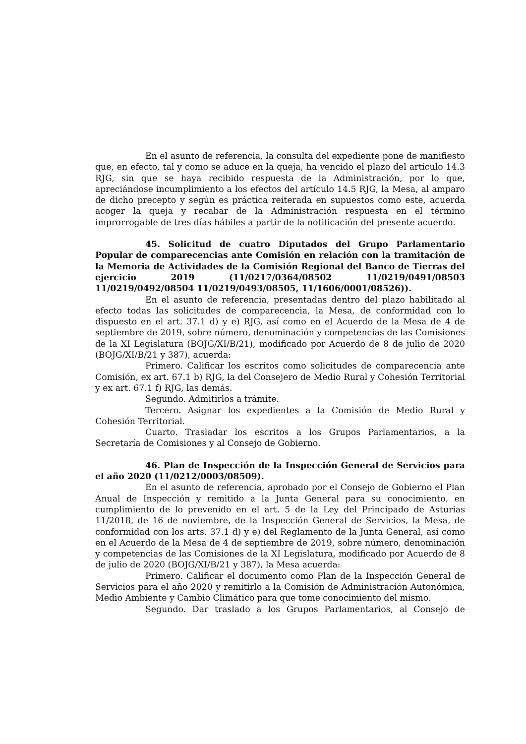En el asunto de referencia, la consulta del expediente pone de manifiesto que, en efecto, tal y como se aduce en la queja, ha vencido el plazo del artículo 14.3 RJG, sin que se haya recibido respuesta de la Administración, por lo que, apreciándose incumplimiento a los efectos del artículo 14.5 RJG, la Mesa, al amparo de dicho precepto y según es práctica reiterada en supuestos como este, acuerda acoger la queja y recabar de la Administración respuesta en el término improrrogable de tres días hábiles a partir de la notificación del presente acuerdo.
45. Solicitud de cuatro Diputados del Grupo Parlamentario Popular de comparecencias ante Comisión en relación con la tramitación de la Memoria de Actividades de la Comisión Regional del Banco de Tierras del ejercicio 2019 (11/0217/0364/08502 11/0219/0491/08503 11/0219/0492/08504 11/0219/0493/08505, 11/1606/0001/08526)).
En el asunto de referencia, presentadas dentro del plazo habilitado al efecto todas las solicitudes de comparecencia, la Mesa, de conformidad con lo dispuesto en el art. 37.1 d) y e) RJG, así como en el Acuerdo de la Mesa de 4 de septiembre de 2019, sobre número, denominación y competencias de las Comisiones de la XI Legislatura (BOJG/XI/B/21), modificado por Acuerdo de 8 de julio de 2020 (BOJG/XI/B/21 y 387), acuerda:
Primero. Calificar los escritos como solicitudes de comparecencia ante Comisión, ex art. 67.1 b) RJG, la del Consejero de Medio Rural y Cohesión Territorial y ex art. 67.1 f) RJG, las demás.
Segundo. Admitirlos a trámite.
Tercero. Asignar los expedientes a la Comisión de Medio Rural y Cohesión Territorial.
Cuarto. Trasladar los escritos a los Grupos Parlamentarios, a la Secretaría de Comisiones y al Consejo de Gobierno.
46. Plan de Inspección de la Inspección General de Servicios para el año 2020 (11/0212/0003/08509).
En el asunto de referencia, aprobado por el Consejo de Gobierno el Plan Anual de Inspección y remitido a la Junta General para su conocimiento, en cumplimiento de lo prevenido en el art. 5 de la Ley del Principado de Asturias 11/2018, de 16 de noviembre, de la Inspección General de Servicios, la Mesa, de conformidad con los arts. 37.1 d) y e) del Reglamento de la Junta General, así como en el Acuerdo de la Mesa de 4 de septiembre de 2019, sobre número, denominación y competencias de las Comisiones de la XI Legislatura, modificado por Acuerdo de 8 de julio de 2020 (BOJG/XI/B/21 y 387), la Mesa acuerda:
Primero. Calificar el documento como Plan de la Inspección General de Servicios para el año 2020 y remitirlo a la Comisión de Administración Autonómica, Medio Ambiente y Cambio Climático para que tome conocimiento del mismo.
Segundo. Dar traslado a los Grupos Parlamentarios, al Consejo de